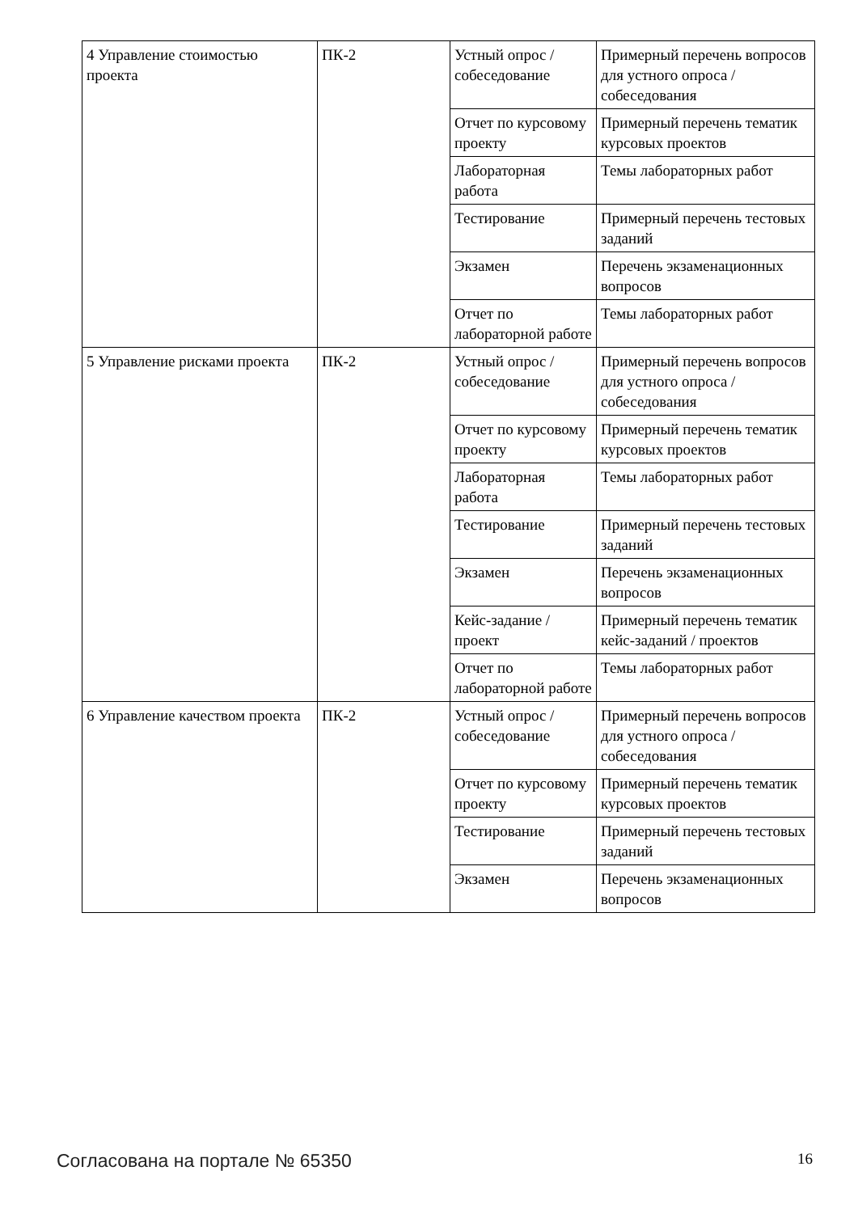| 4 Управление стоимостью проекта | ПК-2 | Устный опрос / собеседование | Примерный перечень вопросов для устного опроса / собеседования |
| | | Отчет по курсовому проекту | Примерный перечень тематик курсовых проектов |
| | | Лабораторная работа | Темы лабораторных работ |
| | | Тестирование | Примерный перечень тестовых заданий |
| | | Экзамен | Перечень экзаменационных вопросов |
| | | Отчет по лабораторной работе | Темы лабораторных работ |
| 5 Управление рисками проекта | ПК-2 | Устный опрос / собеседование | Примерный перечень вопросов для устного опроса / собеседования |
| | | Отчет по курсовому проекту | Примерный перечень тематик курсовых проектов |
| | | Лабораторная работа | Темы лабораторных работ |
| | | Тестирование | Примерный перечень тестовых заданий |
| | | Экзамен | Перечень экзаменационных вопросов |
| | | Кейс-задание / проект | Примерный перечень тематик кейс-заданий / проектов |
| | | Отчет по лабораторной работе | Темы лабораторных работ |
| 6 Управление качеством проекта | ПК-2 | Устный опрос / собеседование | Примерный перечень вопросов для устного опроса / собеседования |
| | | Отчет по курсовому проекту | Примерный перечень тематик курсовых проектов |
| | | Тестирование | Примерный перечень тестовых заданий |
| | | Экзамен | Перечень экзаменационных вопросов |
Согласована на портале № 65350 16